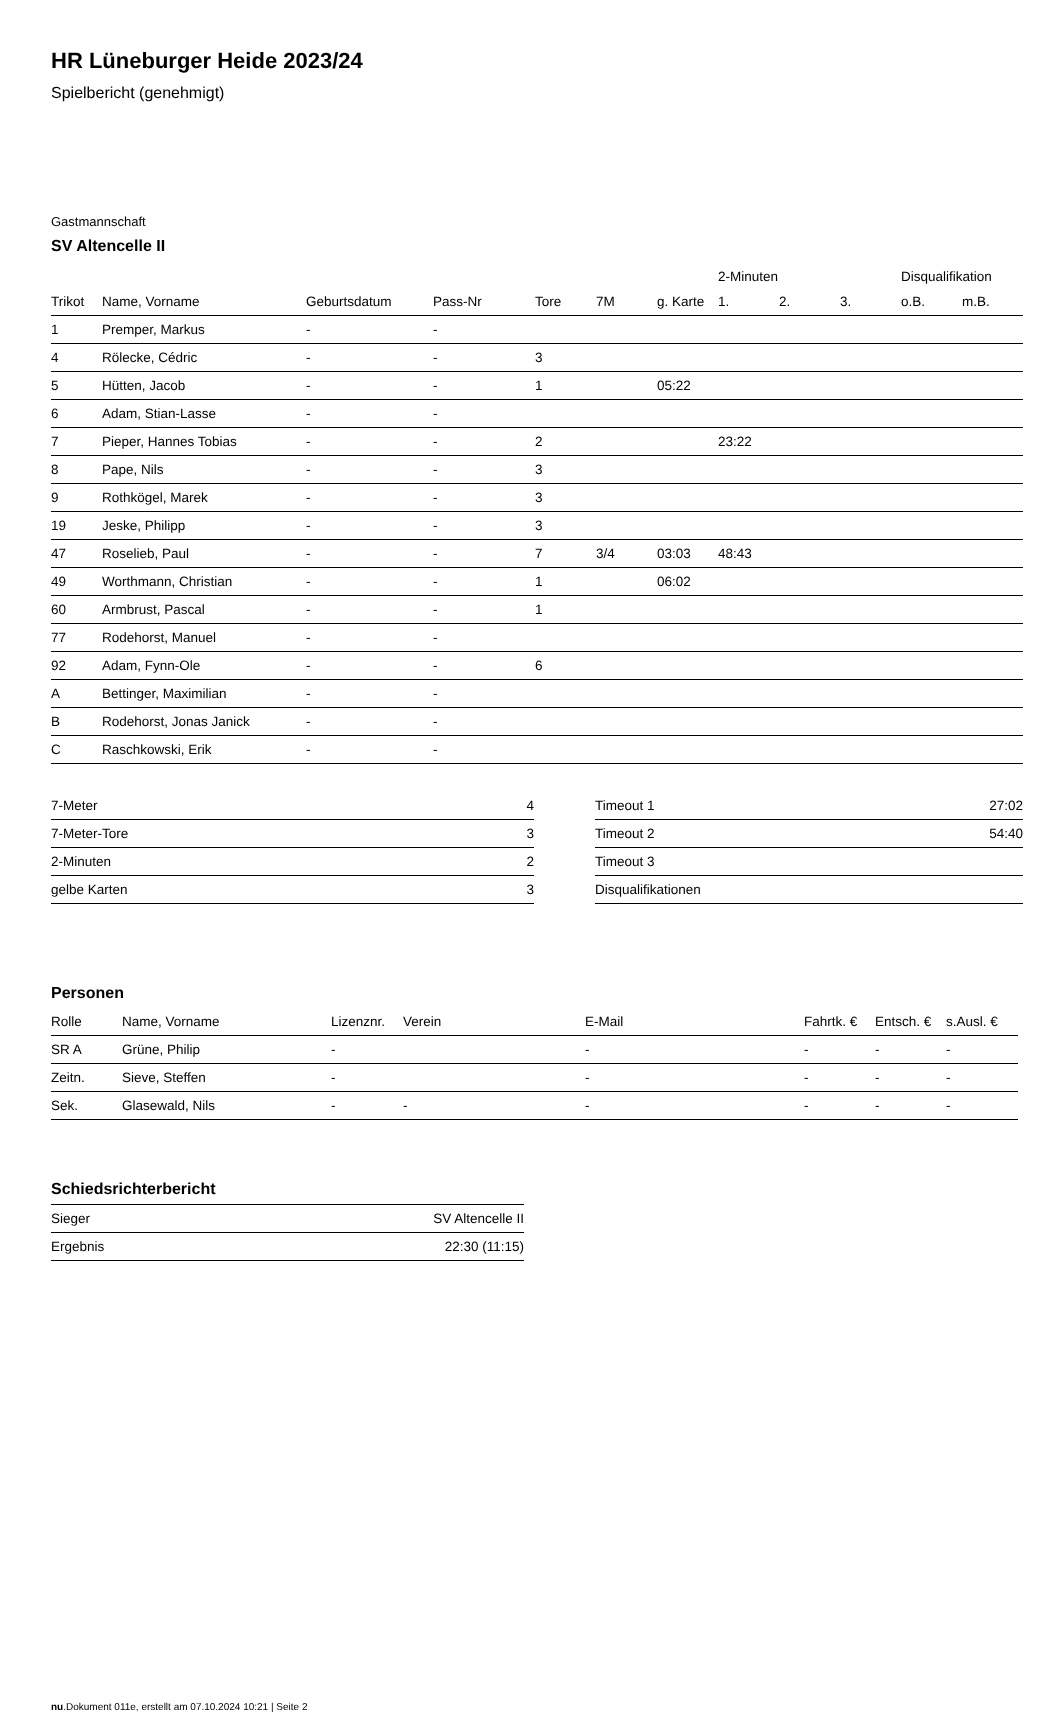HR Lüneburger Heide 2023/24
Spielbericht (genehmigt)
Gastmannschaft
SV Altencelle II
| | | | | | | | 2-Minuten | | | Disqualifikation | |
| --- | --- | --- | --- | --- | --- | --- | --- | --- | --- | --- | --- |
| Trikot | Name, Vorname | Geburtsdatum | Pass-Nr | Tore | 7M | g. Karte | 1. | 2. | 3. | o.B. | m.B. |
| 1 | Premper, Markus | - | - | | | | | | | | |
| 4 | Rölecke, Cédric | - | - | 3 | | | | | | | |
| 5 | Hütten, Jacob | - | - | 1 | | 05:22 | | | | | |
| 6 | Adam, Stian-Lasse | - | - | | | | | | | | |
| 7 | Pieper, Hannes Tobias | - | - | 2 | | | 23:22 | | | | |
| 8 | Pape, Nils | - | - | 3 | | | | | | | |
| 9 | Rothkögel, Marek | - | - | 3 | | | | | | | |
| 19 | Jeske, Philipp | - | - | 3 | | | | | | | |
| 47 | Roselieb, Paul | - | - | 7 | 3/4 | 03:03 | 48:43 | | | | |
| 49 | Worthmann, Christian | - | - | 1 | | 06:02 | | | | | |
| 60 | Armbrust, Pascal | - | - | 1 | | | | | | | |
| 77 | Rodehorst, Manuel | - | - | | | | | | | | |
| 92 | Adam, Fynn-Ole | - | - | 6 | | | | | | | |
| A | Bettinger, Maximilian | - | - | | | | | | | | |
| B | Rodehorst, Jonas Janick | - | - | | | | | | | | |
| C | Raschkowski, Erik | - | - | | | | | | | | |
| 7-Meter | 4 |
| 7-Meter-Tore | 3 |
| 2-Minuten | 2 |
| gelbe Karten | 3 |
| Timeout 1 | 27:02 |
| Timeout 2 | 54:40 |
| Timeout 3 | |
| Disqualifikationen | |
Personen
| Rolle | Name, Vorname | Lizenznr. | Verein | E-Mail | Fahrtk. € | Entsch. € | s.Ausl. € |
| --- | --- | --- | --- | --- | --- | --- | --- |
| SR A | Grüne, Philip | - | | - | - | - | - |
| Zeitn. | Sieve, Steffen | - | | - | - | - | - |
| Sek. | Glasewald, Nils | - | - | - | - | - | - |
Schiedsrichterbericht
| Sieger | SV Altencelle II |
| Ergebnis | 22:30 (11:15) |
nu.Dokument 011e, erstellt am 07.10.2024 10:21 | Seite 2